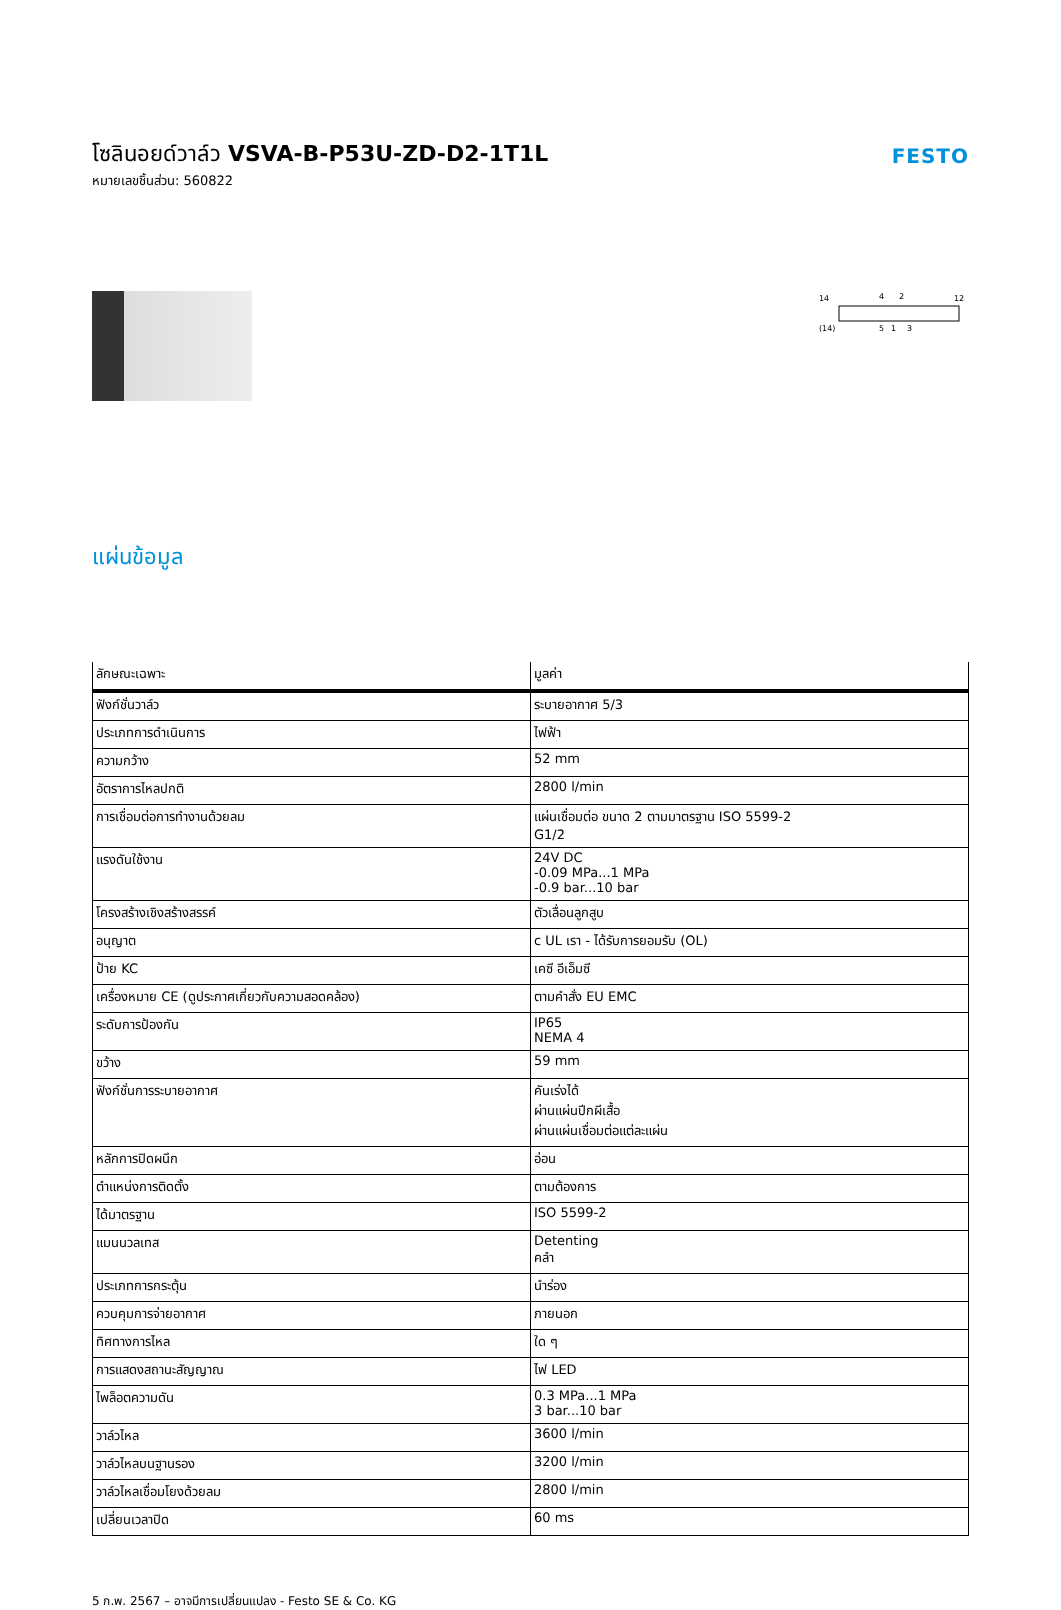โซลินอยด์วาล์ว VSVA-B-P53U-ZD-D2-1T1L
หมายเลขชิ้นส่วน: 560822
FESTO
14
4
2
12
(14)
5
1
3
แผ่นข้อมูล
| ลักษณะเฉพาะ | มูลค่า |
| --- | --- |
| ฟังก์ชั่นวาล์ว | ระบายอากาศ 5/3 |
| ประเภทการดำเนินการ | ไฟฟ้า |
| ความกว้าง | 52 mm |
| อัตราการไหลปกติ | 2800 l/min |
| การเชื่อมต่อการทำงานด้วยลม | แผ่นเชื่อมต่อ ขนาด 2 ตามมาตรฐาน ISO 5599-2 G1/2 |
| แรงดันใช้งาน | 24V DC -0.09 MPa...1 MPa -0.9 bar...10 bar |
| โครงสร้างเชิงสร้างสรรค์ | ตัวเลื่อนลูกสูบ |
| อนุญาต | c UL เรา - ได้รับการยอมรับ (OL) |
| ป้าย KC | เคซี อีเอ็มซี |
| เครื่องหมาย CE (ดูประกาศเกี่ยวกับความสอดคล้อง) | ตามคำสั่ง EU EMC |
| ระดับการป้องกัน | IP65 NEMA 4 |
| ขว้าง | 59 mm |
| ฟังก์ชั่นการระบายอากาศ | คันเร่งได้ ผ่านแผ่นปีกผีเสื้อ ผ่านแผ่นเชื่อมต่อแต่ละแผ่น |
| หลักการปิดผนึก | อ่อน |
| ตำแหน่งการติดตั้ง | ตามต้องการ |
| ได้มาตรฐาน | ISO 5599-2 |
| แมนนวลเทส | Detenting คลำ |
| ประเภทการกระตุ้น | นำร่อง |
| ควบคุมการจ่ายอากาศ | ภายนอก |
| ทิศทางการไหล | ใด ๆ |
| การแสดงสถานะสัญญาณ | ไฟ LED |
| ไพล็อตความดัน | 0.3 MPa...1 MPa 3 bar...10 bar |
| วาล์วไหล | 3600 l/min |
| วาล์วไหลบนฐานรอง | 3200 l/min |
| วาล์วไหลเชื่อมโยงด้วยลม | 2800 l/min |
| เปลี่ยนเวลาปิด | 60 ms |
5 ก.พ. 2567 – อาจมีการเปลี่ยนแปลง - Festo SE & Co. KG